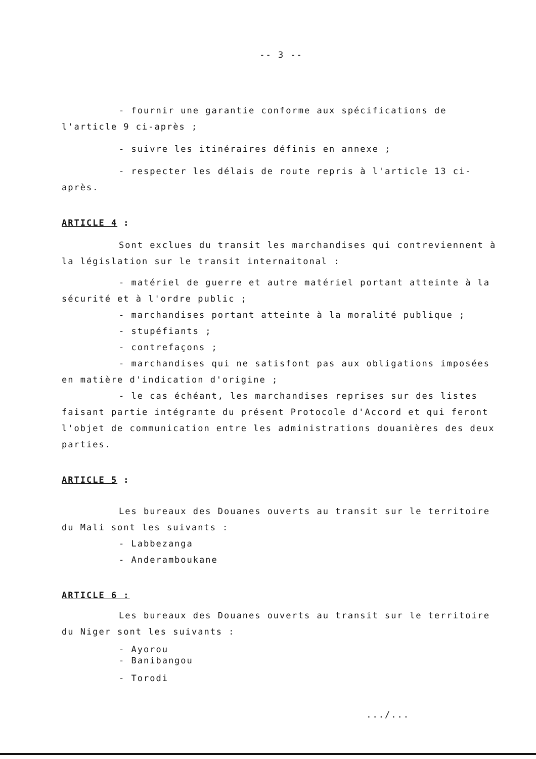-- 3 --
- fournir une garantie conforme aux spécifications de l'article 9 ci-après ;
- suivre les itinéraires définis en annexe ;
- respecter les délais de route repris à l'article 13 ci-après.
ARTICLE 4 :
Sont exclues du transit les marchandises qui contreviennent à la législation sur le transit internaitonal :
- matériel de guerre et autre matériel portant atteinte à la sécurité et à l'ordre public ;
- marchandises portant atteinte à la moralité publique ;
- stupéfiants ;
- contrefaçons ;
- marchandises qui ne satisfont pas aux obligations imposées en matière d'indication d'origine ;
- le cas échéant, les marchandises reprises sur des listes faisant partie intégrante du présent Protocole d'Accord et qui feront l'objet de communication entre les administrations douanières des deux parties.
ARTICLE 5 :
Les bureaux des Douanes ouverts au transit sur le territoire du Mali sont les suivants :
- Labbezanga
- Anderamboukane
ARTICLE 6 :
Les bureaux des Douanes ouverts au transit sur le territoire du Niger sont les suivants :
- Ayorou
- Banibangou
- Torodi
.../...